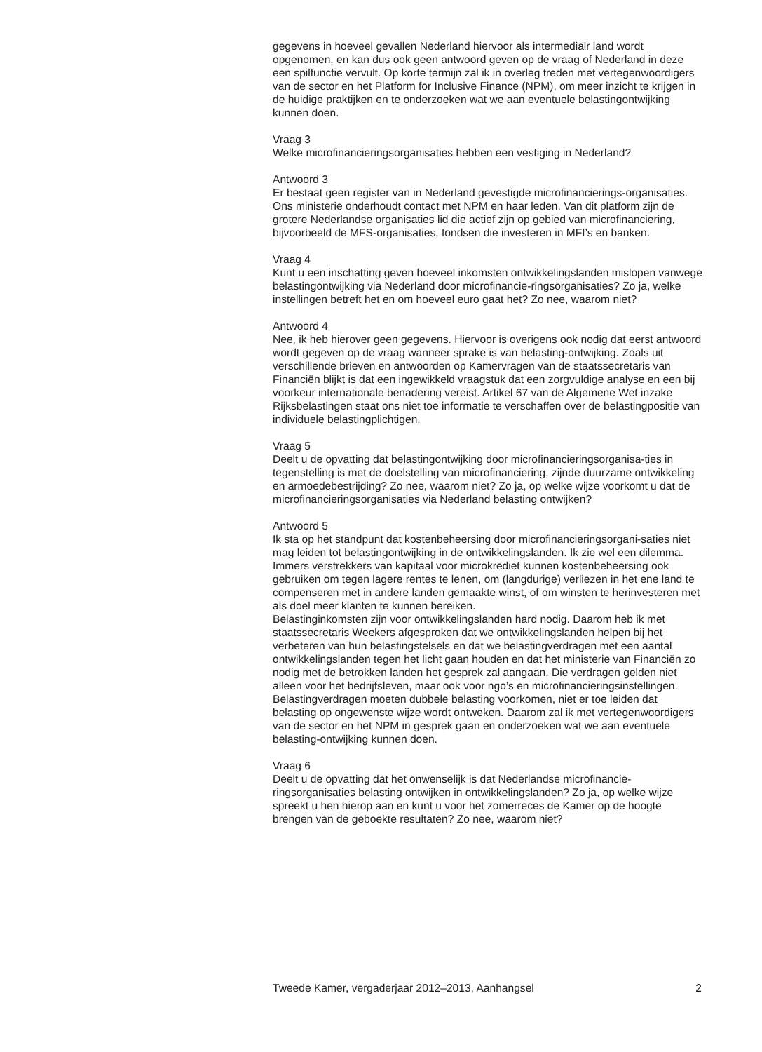gegevens in hoeveel gevallen Nederland hiervoor als intermediair land wordt opgenomen, en kan dus ook geen antwoord geven op de vraag of Nederland in deze een spilfunctie vervult. Op korte termijn zal ik in overleg treden met vertegenwoordigers van de sector en het Platform for Inclusive Finance (NPM), om meer inzicht te krijgen in de huidige praktijken en te onderzoeken wat we aan eventuele belastingontwijking kunnen doen.
Vraag 3
Welke microfinancieringsorganisaties hebben een vestiging in Nederland?
Antwoord 3
Er bestaat geen register van in Nederland gevestigde microfinancierings-organisaties. Ons ministerie onderhoudt contact met NPM en haar leden. Van dit platform zijn de grotere Nederlandse organisaties lid die actief zijn op gebied van microfinanciering, bijvoorbeeld de MFS-organisaties, fondsen die investeren in MFI’s en banken.
Vraag 4
Kunt u een inschatting geven hoeveel inkomsten ontwikkelingslanden mislopen vanwege belastingontwijking via Nederland door microfinancie-ringsorganisaties? Zo ja, welke instellingen betreft het en om hoeveel euro gaat het? Zo nee, waarom niet?
Antwoord 4
Nee, ik heb hierover geen gegevens. Hiervoor is overigens ook nodig dat eerst antwoord wordt gegeven op de vraag wanneer sprake is van belasting-ontwijking. Zoals uit verschillende brieven en antwoorden op Kamervragen van de staatssecretaris van Financiën blijkt is dat een ingewikkeld vraagstuk dat een zorgvuldige analyse en een bij voorkeur internationale benadering vereist. Artikel 67 van de Algemene Wet inzake Rijksbelastingen staat ons niet toe informatie te verschaffen over de belastingpositie van individuele belastingplichtigen.
Vraag 5
Deelt u de opvatting dat belastingontwijking door microfinancieringsorganisa-ties in tegenstelling is met de doelstelling van microfinanciering, zijnde duurzame ontwikkeling en armoedebestrijding? Zo nee, waarom niet? Zo ja, op welke wijze voorkomt u dat de microfinancieringsorganisaties via Nederland belasting ontwijken?
Antwoord 5
Ik sta op het standpunt dat kostenbeheersing door microfinancieringsorgani-saties niet mag leiden tot belastingontwijking in de ontwikkelingslanden. Ik zie wel een dilemma. Immers verstrekkers van kapitaal voor microkrediet kunnen kostenbeheersing ook gebruiken om tegen lagere rentes te lenen, om (langdurige) verliezen in het ene land te compenseren met in andere landen gemaakte winst, of om winsten te herinvesteren met als doel meer klanten te kunnen bereiken.
Belastinginkomsten zijn voor ontwikkelingslanden hard nodig. Daarom heb ik met staatssecretaris Weekers afgesproken dat we ontwikkelingslanden helpen bij het verbeteren van hun belastingstelsels en dat we belastingverdragen met een aantal ontwikkelingslanden tegen het licht gaan houden en dat het ministerie van Financiën zo nodig met de betrokken landen het gesprek zal aangaan. Die verdragen gelden niet alleen voor het bedrijfsleven, maar ook voor ngo’s en microfinancieringsinstellingen. Belastingverdragen moeten dubbele belasting voorkomen, niet er toe leiden dat belasting op ongewenste wijze wordt ontweken. Daarom zal ik met vertegenwoordigers van de sector en het NPM in gesprek gaan en onderzoeken wat we aan eventuele belasting-ontwijking kunnen doen.
Vraag 6
Deelt u de opvatting dat het onwenselijk is dat Nederlandse microfinancie-ringsorganisaties belasting ontwijken in ontwikkelingslanden? Zo ja, op welke wijze spreekt u hen hierop aan en kunt u voor het zomerreces de Kamer op de hoogte brengen van de geboekte resultaten? Zo nee, waarom niet?
Tweede Kamer, vergaderjaar 2012–2013, Aanhangsel 2